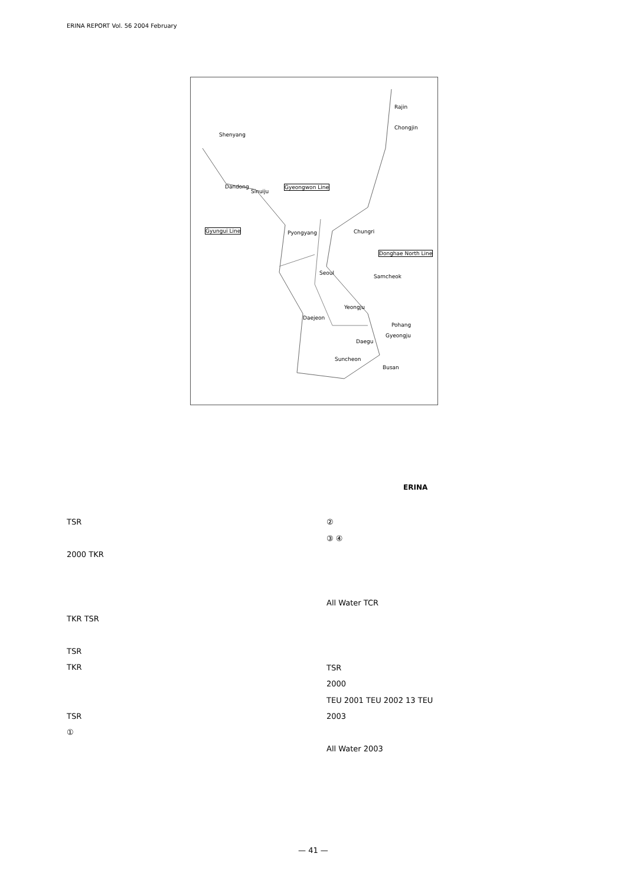ERINA REPORT Vol. 56 2004 February
Shenyang
Rajin
Chongjin
Dandong
Sinuiju
Gyeongwon Line
Gyungui Line Pyongyang Chungri
Donghae North Line
Seoul
Samcheok
Yeongju
Daejeon
Pohang
Daegu
Gyeongju
Suncheon
Busan
ERINA
TSR
2000 TKR
TKR TSR
TSR
TKR
TSR
①
②
③ ④
All Water TCR
TSR
2000
TEU 2001 TEU 2002 13 TEU
2003
All Water 2003
— 41 —